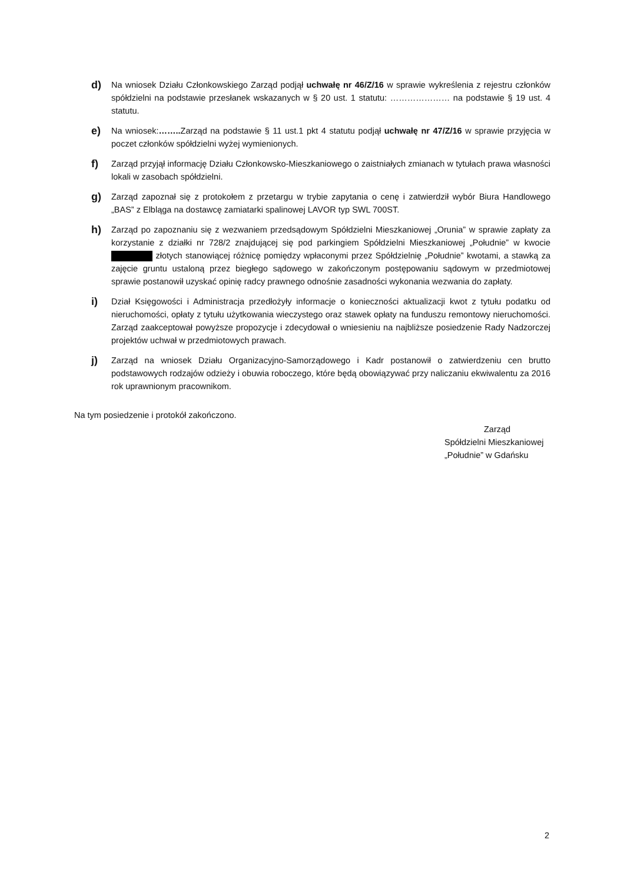d)
Na wniosek Działu Członkowskiego Zarząd podjął uchwałę nr 46/Z/16 w sprawie wykreślenia z rejestru członków spółdzielni na podstawie przesłanek wskazanych w § 20 ust. 1 statutu: ………………… na podstawie § 19 ust. 4 statutu.
e)
Na wniosek:…….. Zarząd na podstawie § 11 ust.1 pkt 4 statutu podjął uchwałę nr 47/Z/16 w sprawie przyjęcia w poczet członków spółdzielni wyżej wymienionych.
f)
Zarząd przyjął informację Działu Członkowsko-Mieszkaniowego o zaistniałych zmianach w tytułach prawa własności lokali w zasobach spółdzielni.
g)
Zarząd zapoznał się z protokołem z przetargu w trybie zapytania o cenę i zatwierdził wybór Biura Handlowego „BAS” z Elbląga na dostawcę zamiatarki spalinowej LAVOR typ SWL 700ST.
h)
Zarząd po zapoznaniu się z wezwaniem przedsądowym Spółdzielni Mieszkaniowej „Orunia” w sprawie zapłaty za korzystanie z działki nr 728/2 znajdującej się pod parkingiem Spółdzielni Mieszkaniowej „Południe” w kwocie złotych stanowiącej różnicę pomiędzy wpłaconymi przez Spółdzielnię „Południe” kwotami, a stawką za zajęcie gruntu ustaloną przez biegłego sądowego w zakończonym postępowaniu sądowym w przedmiotowej sprawie postanowił uzyskać opinię radcy prawnego odnośnie zasadności wykonania wezwania do zapłaty.
i)
Dział Księgowości i Administracja przedłożyły informacje o konieczności aktualizacji kwot z tytułu podatku od nieruchomości, opłaty z tytułu użytkowania wieczystego oraz stawek opłaty na funduszu remontowy nieruchomości. Zarząd zaakceptował powyższe propozycje i zdecydował o wniesieniu na najbliższe posiedzenie Rady Nadzorczej projektów uchwał w przedmiotowych prawach.
j)
Zarząd na wniosek Działu Organizacyjno-Samorządowego i Kadr postanowił o zatwierdzeniu cen brutto podstawowych rodzajów odzieży i obuwia roboczego, które będą obowiązywać przy naliczaniu ekwiwalentu za 2016 rok uprawnionym pracownikom.
Na tym posiedzenie i protokół zakończono.
Zarząd
Spółdzielni Mieszkaniowej
„Południe” w Gdańsku
2